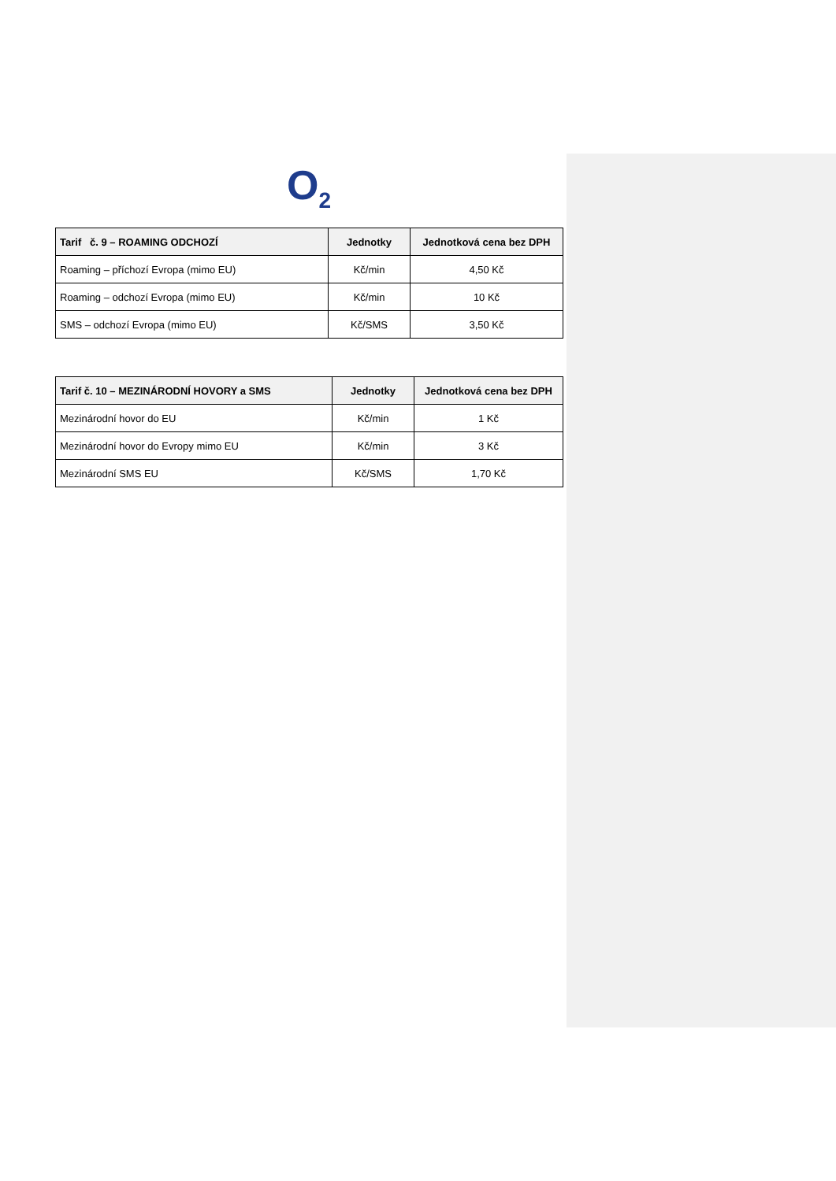O<sub>2</sub>
| Tarif č. 9 – ROAMING ODCHOZÍ | Jednotky | Jednotková cena bez DPH |
| --- | --- | --- |
| Roaming – příchozí Evropa (mimo EU) | Kč/min | 4,50 Kč |
| Roaming – odchozí Evropa (mimo EU) | Kč/min | 10 Kč |
| SMS – odchozí Evropa (mimo EU) | Kč/SMS | 3,50 Kč |
| Tarif č. 10 – MEZINÁRODNÍ HOVORY a SMS | Jednotky | Jednotková cena bez DPH |
| --- | --- | --- |
| Mezinárodní hovor do EU | Kč/min | 1 Kč |
| Mezinárodní hovor do Evropy mimo EU | Kč/min | 3 Kč |
| Mezinárodní SMS EU | Kč/SMS | 1,70 Kč |